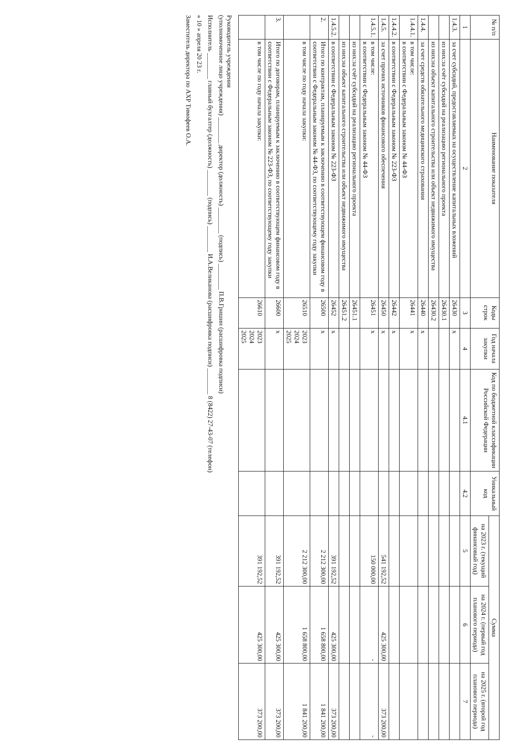| № п/п | Наименование показателя | Коды строк | Год начала закупки | Код по бюджетной классификации Российской Федерации | Уникальный код | Сумма | | |
| --- | --- | --- | --- | --- | --- | --- | --- | --- |
| | | | | | | на 2023 г. (текущий финансовый год) | на 2024 г. (первый год планового периода) | на 2025 г. (второй год планового периода) |
| 1 | 2 | 3 | 4 | 4.1 | 4.2 | 5 | 6 | 7 |
| 1.4.3. | за счет субсидий, предоставляемых на осуществление капитальных вложений | 26430 | x | | | | | |
| | из них:за счёт субсидий на реализацию регионального проекта | 26430.1 | | | | | | |
| | из них:на объект капитального строительства или объект недвижимого имущества | 26430.2 | | | | | | |
| 1.4.4. | за счет средств обязательного медицинского страхования | 26440 | x | | | | | |
| 1.4.4.1. | в том числе: в соответствии с Федеральным законом № 44-ФЗ | 26441 | x | | | | | |
| 1.4.4.2. | в соответствии с Федеральным законом № 223-ФЗ | 26442 | x | | | | | |
| 1.4.5. | за счет прочих источников финансового обеспечения | 26450 | x | | | 541 192,52 | 425 300,00 | 373 200,00 |
| 1.4.5.1. | в том числе: в соответствии с Федеральным законом № 44-ФЗ | 26451 | x | | | 150 000,00 | - | - |
| | из них:за счёт субсидий на реализацию регионального проекта | 26451.1 | | | | | | |
| | из них:на объект капитального строительства или объект недвижимого имущества | 26451.2 | | | | | | |
| 1.4.5.2. | в соответствии с Федеральным законом № 223-ФЗ | 26452 | x | | | 391 192,52 | 425 300,00 | 373 200,00 |
| 2. | Итого по контрактам, планируемым к заключению в соответствующем финансовом году в соответствии с Федеральным законом № 44-ФЗ, по соответствующему году закупки | 26500 | x | | | 2 212 300,00 | 1 658 800,00 | 1 841 200,00 |
| | в том числе по году начала закупки: | 26510 | 2023 2024 2025 | | | 2 212 300,00 | 1 658 800,00 | 1 841 200,00 |
| 3. | Итого по договорам, планируемым к заключению в соответствующем финансовом году в соответствии с Федеральным законом № 223-ФЗ, по соответствующему году закупки | 26600 | x | | | 391 192,52 | 425 300,00 | 373 200,00 |
| | в том числе по году начала закупки: | 26610 | 2023 2024 2025 | | | 391 192,52 | 425 300,00 | 373 200,00 |
Руководитель учреждения
(уполномоченное лицо учреждения) ________ директор (должность) ________ (подпись) ________ П.В.Гришин (расшифровка подписи)
Исполнитель ________ главный бухгалтер (должность) ________ (подпись) ________ И.А.Великанова (расшифровка подписи) ________ 8 (8422) 27-43-07 (телефон)
« 10 » апреля 20 23 г.
Заместитель директора по АХР Тимофеев О.А.